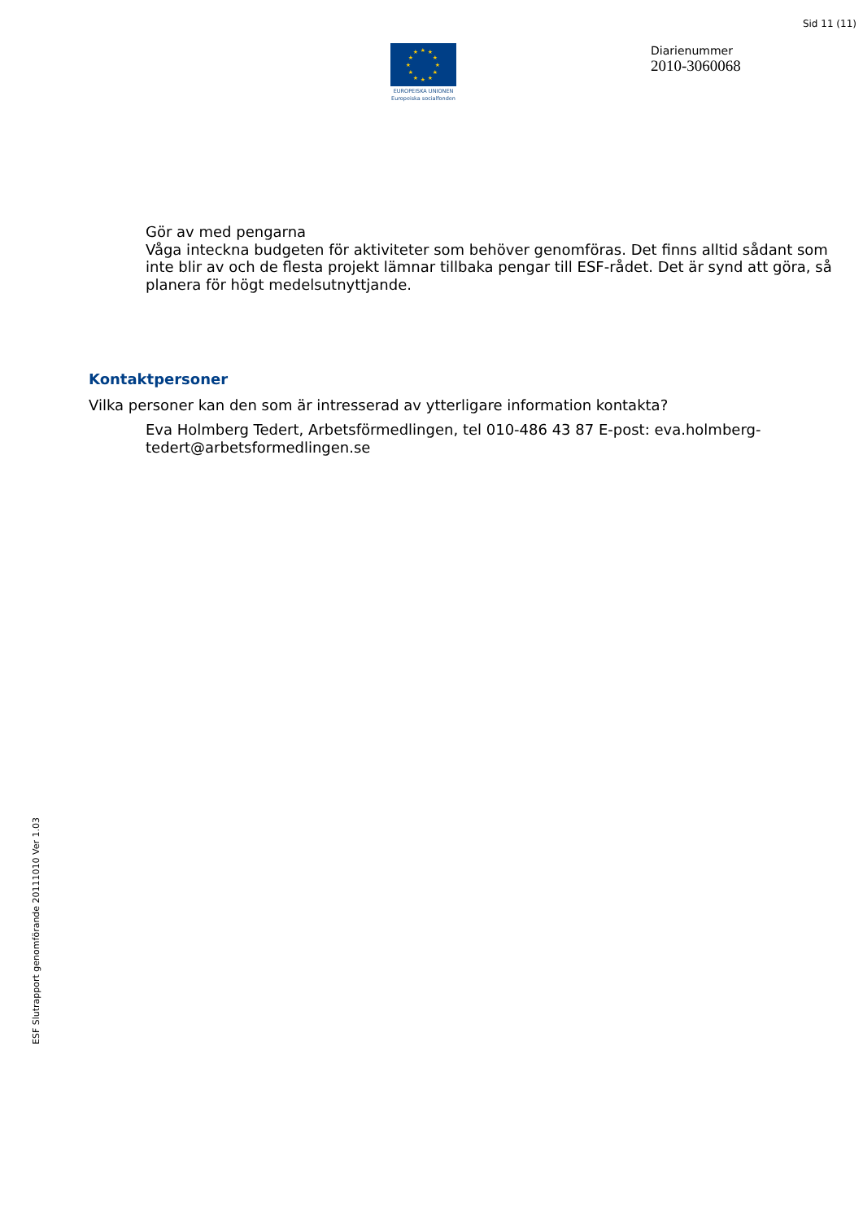Sid 11 (11)
★
★
★
★
★
★
★
★
★
★
★
★
EUROPEISKA UNIONEN
Europeiska socialfonden
Diarienummer
2010-3060068
Gör av med pengarna
Våga inteckna budgeten för aktiviteter som behöver genomföras. Det finns alltid sådant som inte blir av och de flesta projekt lämnar tillbaka pengar till ESF-rådet. Det är synd att göra, så planera för högt medelsutnyttjande.
Kontaktpersoner
Vilka personer kan den som är intresserad av ytterligare information kontakta?
Eva Holmberg Tedert, Arbetsförmedlingen, tel 010-486 43 87 E-post: eva.holmberg-tedert@arbetsformedlingen.se
ESF Slutrapport genomförande 20111010 Ver 1.03